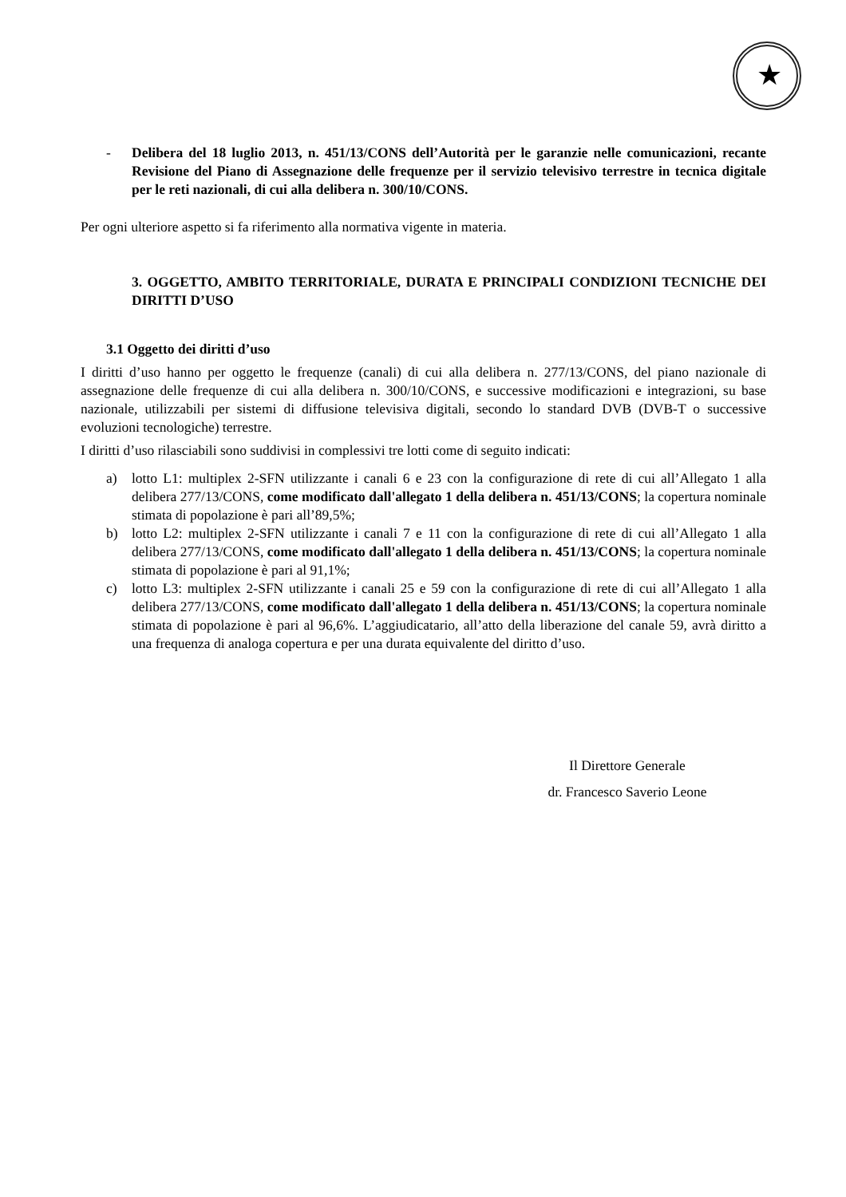★
- Delibera del 18 luglio 2013, n. 451/13/CONS dell’Autorità per le garanzie nelle comunicazioni, recante Revisione del Piano di Assegnazione delle frequenze per il servizio televisivo terrestre in tecnica digitale per le reti nazionali, di cui alla delibera n. 300/10/CONS.
Per ogni ulteriore aspetto si fa riferimento alla normativa vigente in materia.
3. OGGETTO, AMBITO TERRITORIALE, DURATA E PRINCIPALI CONDIZIONI TECNICHE DEI DIRITTI D’USO
3.1 Oggetto dei diritti d’uso
I diritti d’uso hanno per oggetto le frequenze (canali) di cui alla delibera n. 277/13/CONS, del piano nazionale di assegnazione delle frequenze di cui alla delibera n. 300/10/CONS, e successive modificazioni e integrazioni, su base nazionale, utilizzabili per sistemi di diffusione televisiva digitali, secondo lo standard DVB (DVB-T o successive evoluzioni tecnologiche) terrestre.
I diritti d’uso rilasciabili sono suddivisi in complessivi tre lotti come di seguito indicati:
a) lotto L1: multiplex 2-SFN utilizzante i canali 6 e 23 con la configurazione di rete di cui all’Allegato 1 alla delibera 277/13/CONS, come modificato dall'allegato 1 della delibera n. 451/13/CONS; la copertura nominale stimata di popolazione è pari all’89,5%;
b) lotto L2: multiplex 2-SFN utilizzante i canali 7 e 11 con la configurazione di rete di cui all’Allegato 1 alla delibera 277/13/CONS, come modificato dall'allegato 1 della delibera n. 451/13/CONS; la copertura nominale stimata di popolazione è pari al 91,1%;
c) lotto L3: multiplex 2-SFN utilizzante i canali 25 e 59 con la configurazione di rete di cui all’Allegato 1 alla delibera 277/13/CONS, come modificato dall'allegato 1 della delibera n. 451/13/CONS; la copertura nominale stimata di popolazione è pari al 96,6%. L’aggiudicatario, all’atto della liberazione del canale 59, avrà diritto a una frequenza di analoga copertura e per una durata equivalente del diritto d’uso.
Il Direttore Generale
dr. Francesco Saverio Leone